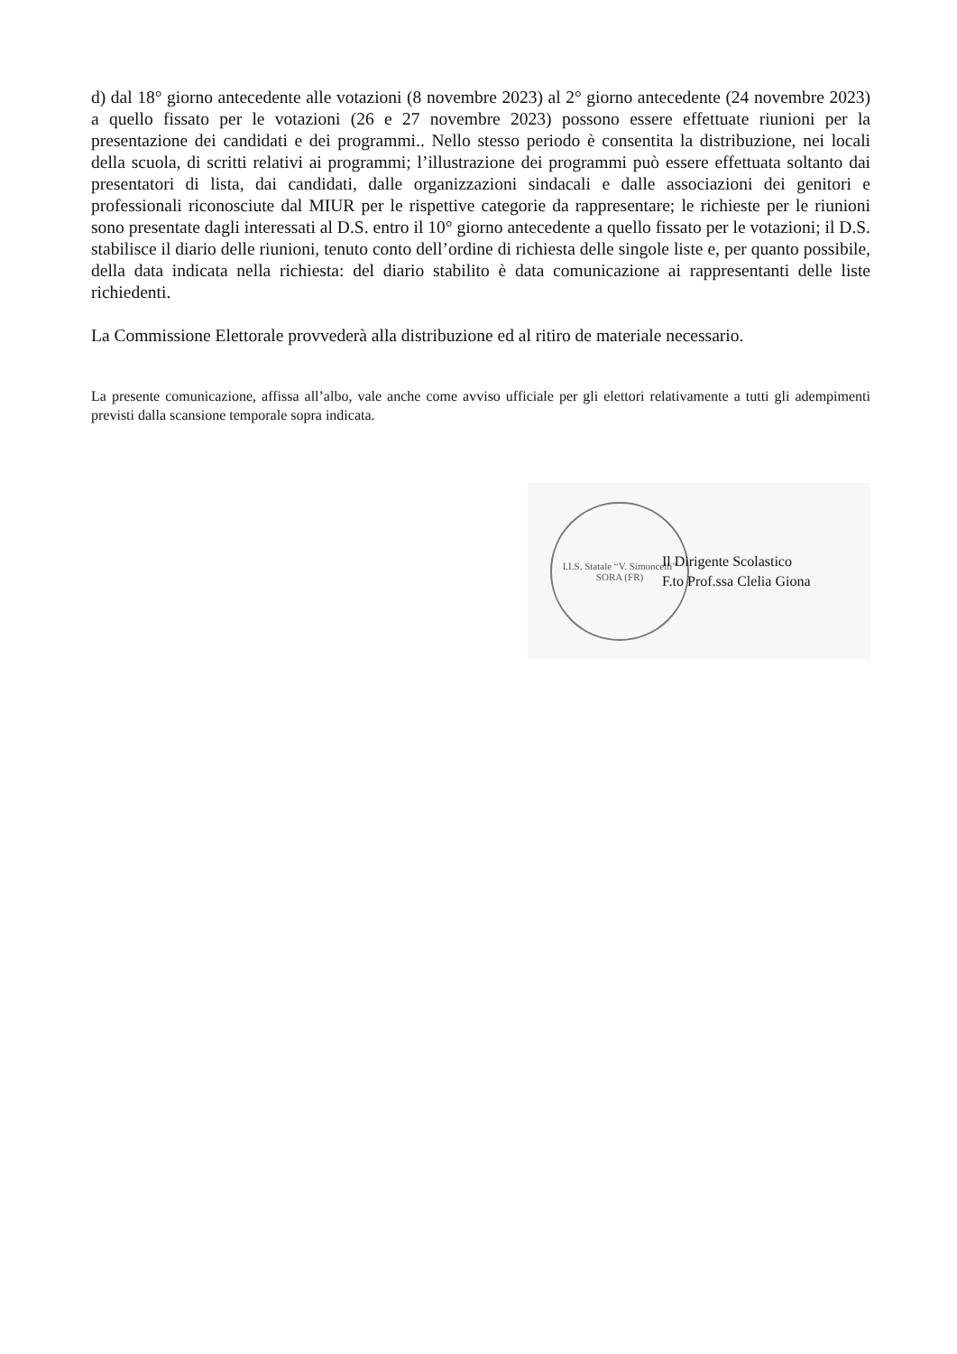d) dal 18° giorno antecedente alle votazioni (8 novembre 2023) al 2° giorno antecedente (24 novembre 2023) a quello fissato per le votazioni (26 e 27 novembre 2023) possono essere effettuate riunioni per la presentazione dei candidati e dei programmi.. Nello stesso periodo è consentita la distribuzione, nei locali della scuola, di scritti relativi ai programmi; l’illustrazione dei programmi può essere effettuata soltanto dai presentatori di lista, dai candidati, dalle organizzazioni sindacali e dalle associazioni dei genitori e professionali riconosciute dal MIUR per le rispettive categorie da rappresentare; le richieste per le riunioni sono presentate dagli interessati al D.S. entro il 10° giorno antecedente a quello fissato per le votazioni; il D.S. stabilisce il diario delle riunioni, tenuto conto dell’ordine di richiesta delle singole liste e, per quanto possibile, della data indicata nella richiesta: del diario stabilito è data comunicazione ai rappresentanti delle liste richiedenti.
La Commissione Elettorale provvederà alla distribuzione ed al ritiro de materiale necessario.
La presente comunicazione, affissa all’albo, vale anche come avviso ufficiale per gli elettori relativamente a tutti gli adempimenti previsti dalla scansione temporale sopra indicata.
I.I.S. Statale “V. Simoncelli”
SORA (FR)
Il Dirigente Scolastico
F.to Prof.ssa Clelia Giona